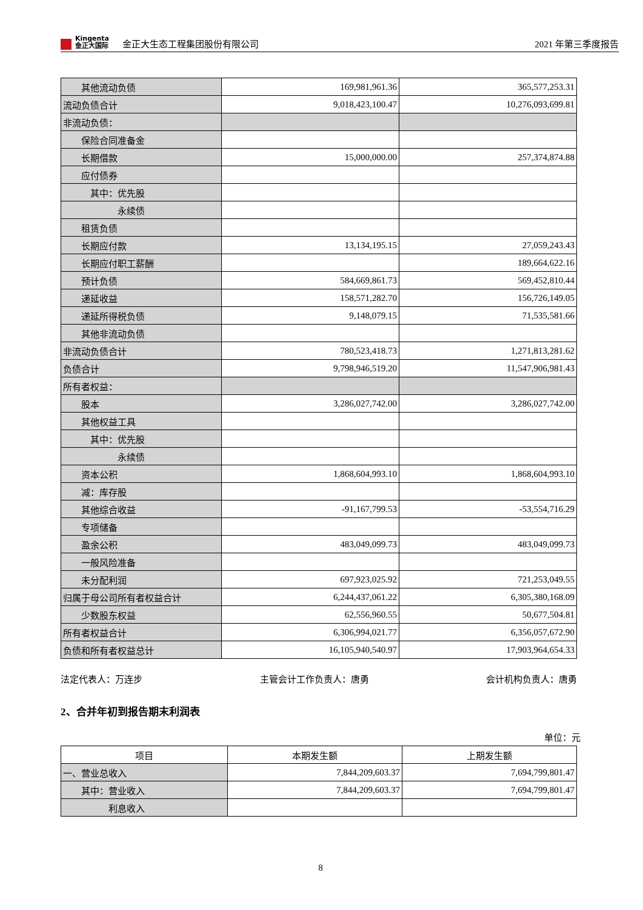Kingenta
金正大国际
金正大生态工程集团股份有限公司
2021 年第三季度报告
| 其他流动负债 | 169,981,961.36 | 365,577,253.31 |
| 流动负债合计 | 9,018,423,100.47 | 10,276,093,699.81 |
| 非流动负债： | | |
| 保险合同准备金 | | |
| 长期借款 | 15,000,000.00 | 257,374,874.88 |
| 应付债券 | | |
| 其中：优先股 | | |
| 永续债 | | |
| 租赁负债 | | |
| 长期应付款 | 13,134,195.15 | 27,059,243.43 |
| 长期应付职工薪酬 | | 189,664,622.16 |
| 预计负债 | 584,669,861.73 | 569,452,810.44 |
| 递延收益 | 158,571,282.70 | 156,726,149.05 |
| 递延所得税负债 | 9,148,079.15 | 71,535,581.66 |
| 其他非流动负债 | | |
| 非流动负债合计 | 780,523,418.73 | 1,271,813,281.62 |
| 负债合计 | 9,798,946,519.20 | 11,547,906,981.43 |
| 所有者权益： | | |
| 股本 | 3,286,027,742.00 | 3,286,027,742.00 |
| 其他权益工具 | | |
| 其中：优先股 | | |
| 永续债 | | |
| 资本公积 | 1,868,604,993.10 | 1,868,604,993.10 |
| 减：库存股 | | |
| 其他综合收益 | -91,167,799.53 | -53,554,716.29 |
| 专项储备 | | |
| 盈余公积 | 483,049,099.73 | 483,049,099.73 |
| 一般风险准备 | | |
| 未分配利润 | 697,923,025.92 | 721,253,049.55 |
| 归属于母公司所有者权益合计 | 6,244,437,061.22 | 6,305,380,168.09 |
| 少数股东权益 | 62,556,960.55 | 50,677,504.81 |
| 所有者权益合计 | 6,306,994,021.77 | 6,356,057,672.90 |
| 负债和所有者权益总计 | 16,105,940,540.97 | 17,903,964,654.33 |
法定代表人：万连步 主管会计工作负责人：唐勇 会计机构负责人：唐勇
2、合并年初到报告期末利润表
单位：元
| 项目 | 本期发生额 | 上期发生额 |
| --- | --- | --- |
| 一、营业总收入 | 7,844,209,603.37 | 7,694,799,801.47 |
| 其中：营业收入 | 7,844,209,603.37 | 7,694,799,801.47 |
| 利息收入 | | |
8